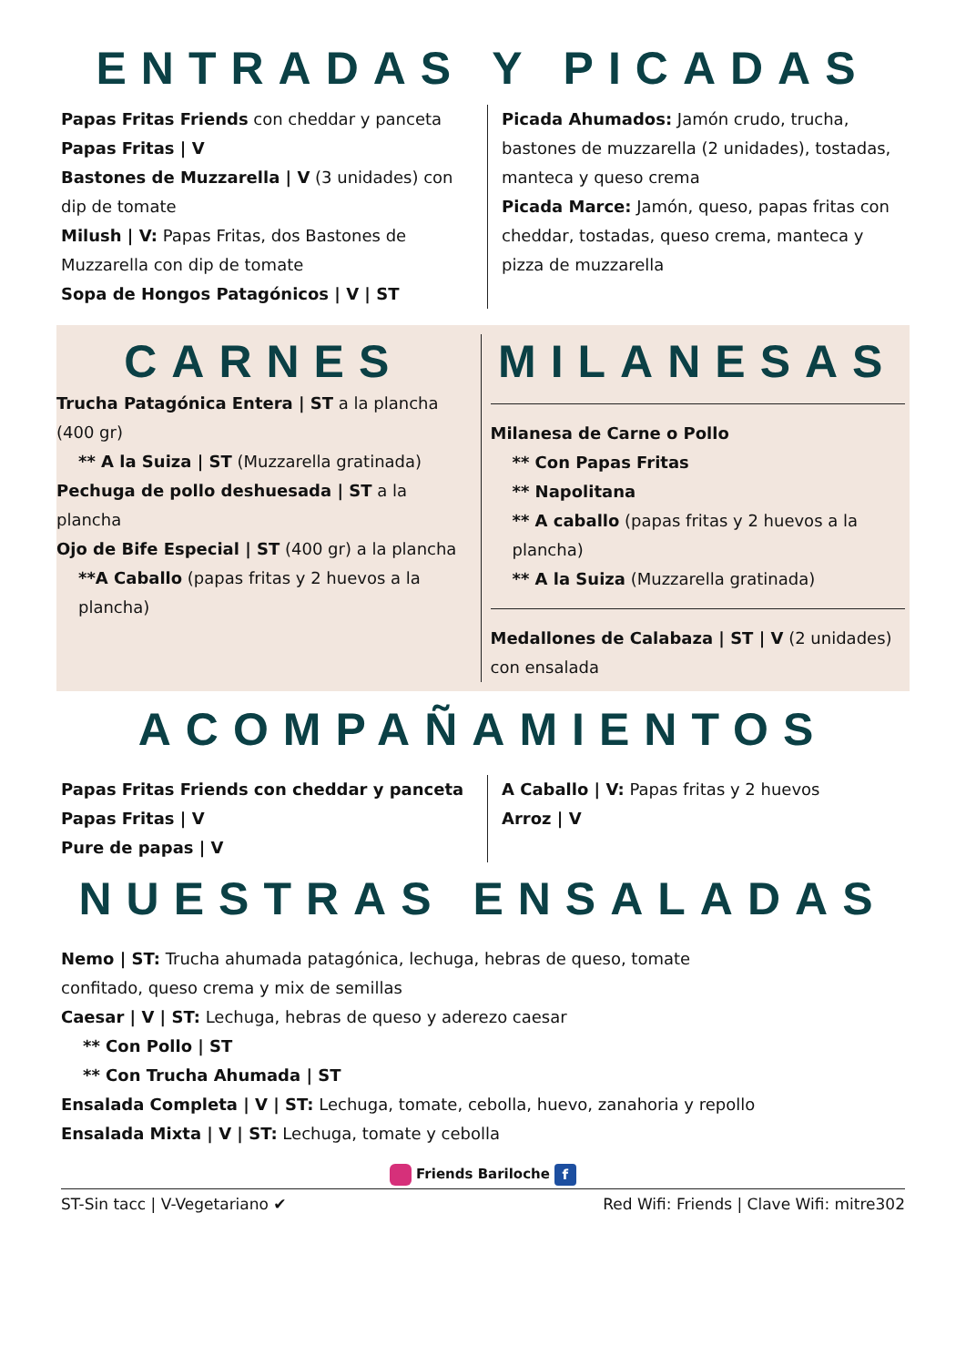ENTRADAS Y PICADAS
Papas Fritas Friends con cheddar y panceta
Papas Fritas | V
Bastones de Muzzarella | V (3 unidades) con dip de tomate
Milush | V: Papas Fritas, dos Bastones de Muzzarella con dip de tomate
Sopa de Hongos Patagónicos | V | ST
Picada Ahumados: Jamón crudo, trucha, bastones de muzzarella (2 unidades), tostadas, manteca y queso crema
Picada Marce: Jamón, queso, papas fritas con cheddar, tostadas, queso crema, manteca y pizza de muzzarella
CARNES
Trucha Patagónica Entera | ST a la plancha (400 gr)
** A la Suiza | ST (Muzzarella gratinada)
Pechuga de pollo deshuesada | ST a la plancha
Ojo de Bife Especial | ST (400 gr) a la plancha
**A Caballo (papas fritas y 2 huevos a la plancha)
MILANESAS
Milanesa de Carne o Pollo
** Con Papas Fritas
** Napolitana
** A caballo (papas fritas y 2 huevos a la plancha)
** A la Suiza (Muzzarella gratinada)
Medallones de Calabaza | ST | V (2 unidades) con ensalada
ACOMPAÑAMIENTOS
Papas Fritas Friends con cheddar y panceta
Papas Fritas | V
Pure de papas | V
A Caballo | V: Papas fritas y 2 huevos
Arroz | V
NUESTRAS ENSALADAS
Nemo | ST: Trucha ahumada patagónica, lechuga, hebras de queso, tomate confitado, queso crema y mix de semillas
Caesar | V | ST: Lechuga, hebras de queso y aderezo caesar
** Con Pollo | ST
** Con Trucha Ahumada | ST
Ensalada Completa | V | ST: Lechuga, tomate, cebolla, huevo, zanahoria y repollo
Ensalada Mixta | V | ST: Lechuga, tomate y cebolla
Friends Bariloche f
ST-Sin tacc | V-Vegetariano ✔ Red Wifi: Friends | Clave Wifi: mitre302